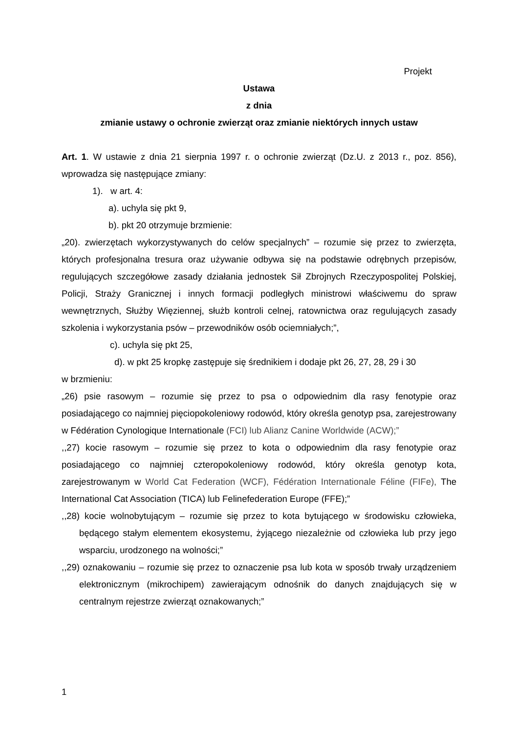Projekt
Ustawa
z dnia
zmianie ustawy o ochronie zwierząt oraz zmianie niektórych innych ustaw
Art. 1. W ustawie z dnia 21 sierpnia 1997 r. o ochronie zwierząt (Dz.U. z 2013 r., poz. 856), wprowadza się następujące zmiany:
1). w art. 4:
a). uchyla się pkt 9,
b). pkt 20 otrzymuje brzmienie:
„20). zwierzętach wykorzystywanych do celów specjalnych” – rozumie się przez to zwierzęta, których profesjonalna tresura oraz używanie odbywa się na podstawie odrębnych przepisów, regulujących szczegółowe zasady działania jednostek Sił Zbrojnych Rzeczypospolitej Polskiej, Policji, Straży Granicznej i innych formacji podległych ministrowi właściwemu do spraw wewnętrznych, Służby Więziennej, służb kontroli celnej, ratownictwa oraz regulujących zasady szkolenia i wykorzystania psów – przewodników osób ociemniałych;”,
c). uchyla się pkt 25,
d). w pkt 25 kropkę zastępuje się średnikiem i dodaje pkt 26, 27, 28, 29 i 30
w brzmieniu:
„26) psie rasowym – rozumie się przez to psa o odpowiednim dla rasy fenotypie oraz posiadającego co najmniej pięciopokoleniowy rodowód, który określa genotyp psa, zarejestrowany w Fédération Cynologique Internationale (FCI) lub Alianz Canine Worldwide (ACW);”
,,27) kocie rasowym – rozumie się przez to kota o odpowiednim dla rasy fenotypie oraz posiadającego co najmniej czteropokoleniowy rodowód, który określa genotyp kota, zarejestrowanym w World Cat Federation (WCF), Fédération Internationale Féline (FIFe), The International Cat Association (TICA) lub Felinefederation Europe (FFE);”
,,28) kocie wolnobytującym – rozumie się przez to kota bytującego w środowisku człowieka, będącego stałym elementem ekosystemu, żyjącego niezależnie od człowieka lub przy jego wsparciu, urodzonego na wolności;”
,,29) oznakowaniu – rozumie się przez to oznaczenie psa lub kota w sposób trwały urządzeniem elektronicznym (mikrochipem) zawierającym odnośnik do danych znajdujących się w centralnym rejestrze zwierząt oznakowanych;”
1